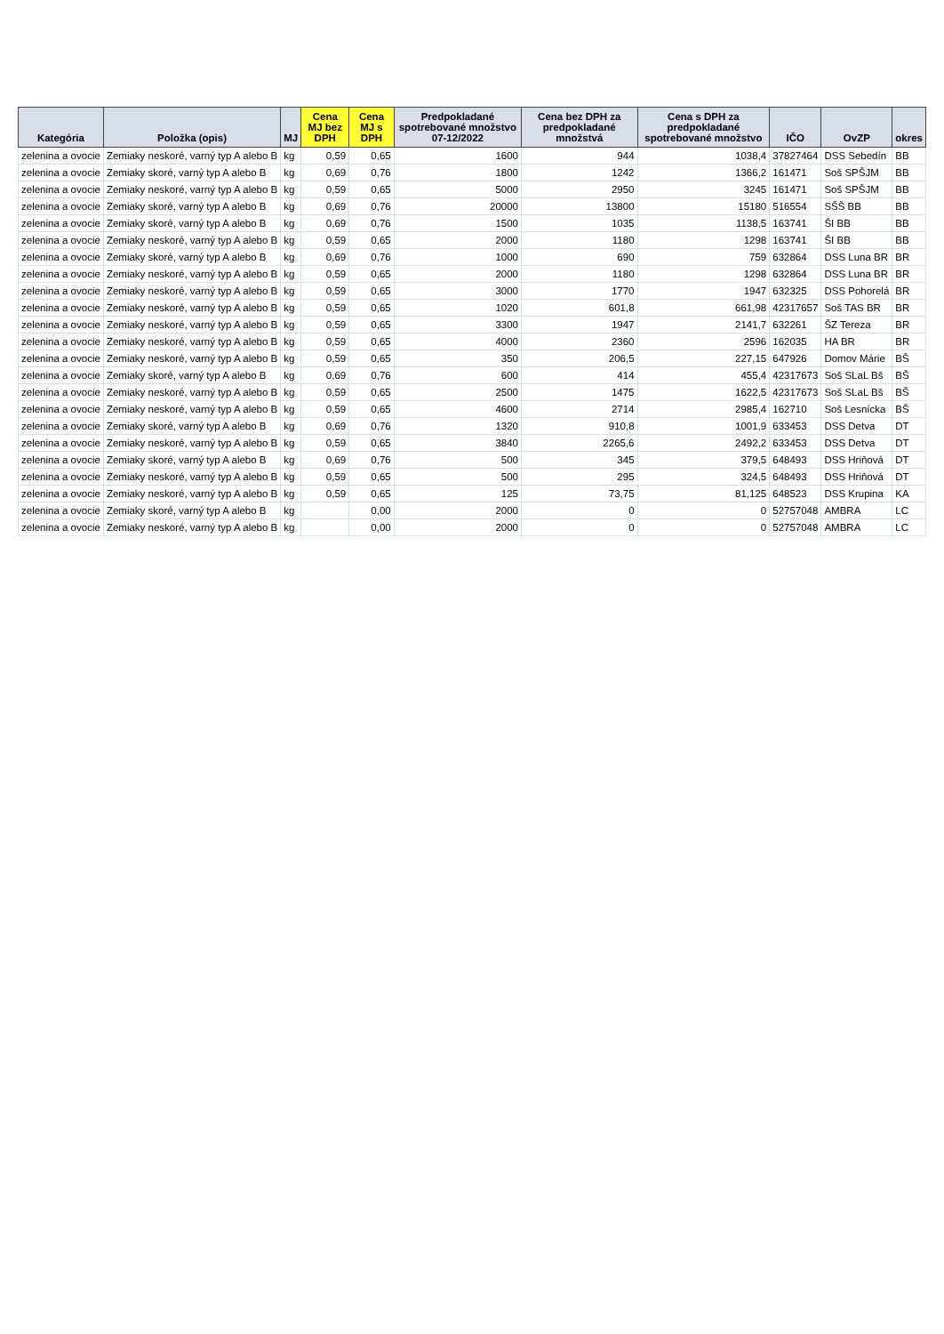| Kategória | Položka (opis) | MJ | Cena MJ bez DPH | Cena MJ s DPH | Predpokladané spotrebované množstvo 07-12/2022 | Cena bez DPH za predpokladané množstvá | Cena s DPH za predpokladané spotrebované množstvo | IČO | OvZP | okres |
| --- | --- | --- | --- | --- | --- | --- | --- | --- | --- | --- |
| zelenina a ovocie | Zemiaky neskoré, varný typ A alebo B | kg | 0,59 | 0,65 | 1600 | 944 | 1038,4 | 37827464 | DSS Sebedín | BB |
| zelenina a ovocie | Zemiaky skoré, varný typ A alebo B | kg | 0,69 | 0,76 | 1800 | 1242 | 1366,2 | 161471 | Soš SPŠJM | BB |
| zelenina a ovocie | Zemiaky neskoré, varný typ A alebo B | kg | 0,59 | 0,65 | 5000 | 2950 | 3245 | 161471 | Soš SPŠJM | BB |
| zelenina a ovocie | Zemiaky skoré, varný typ A alebo B | kg | 0,69 | 0,76 | 20000 | 13800 | 15180 | 516554 | SŠŠ BB | BB |
| zelenina a ovocie | Zemiaky skoré, varný typ A alebo B | kg | 0,69 | 0,76 | 1500 | 1035 | 1138,5 | 163741 | ŠI BB | BB |
| zelenina a ovocie | Zemiaky neskoré, varný typ A alebo B | kg | 0,59 | 0,65 | 2000 | 1180 | 1298 | 163741 | ŠI BB | BB |
| zelenina a ovocie | Zemiaky skoré, varný typ A alebo B | kg | 0,69 | 0,76 | 1000 | 690 | 759 | 632864 | DSS Luna BR | BR |
| zelenina a ovocie | Zemiaky neskoré, varný typ A alebo B | kg | 0,59 | 0,65 | 2000 | 1180 | 1298 | 632864 | DSS Luna BR | BR |
| zelenina a ovocie | Zemiaky neskoré, varný typ A alebo B | kg | 0,59 | 0,65 | 3000 | 1770 | 1947 | 632325 | DSS Pohorelá | BR |
| zelenina a ovocie | Zemiaky neskoré, varný typ A alebo B | kg | 0,59 | 0,65 | 1020 | 601,8 | 661,98 | 42317657 | Soš TAS BR | BR |
| zelenina a ovocie | Zemiaky neskoré, varný typ A alebo B | kg | 0,59 | 0,65 | 3300 | 1947 | 2141,7 | 632261 | ŠZ Tereza | BR |
| zelenina a ovocie | Zemiaky neskoré, varný typ A alebo B | kg | 0,59 | 0,65 | 4000 | 2360 | 2596 | 162035 | HA BR | BR |
| zelenina a ovocie | Zemiaky neskoré, varný typ A alebo B | kg | 0,59 | 0,65 | 350 | 206,5 | 227,15 | 647926 | Domov Márie | BŠ |
| zelenina a ovocie | Zemiaky skoré, varný typ A alebo B | kg | 0,69 | 0,76 | 600 | 414 | 455,4 | 42317673 | Soš SLaL Bš | BŠ |
| zelenina a ovocie | Zemiaky neskoré, varný typ A alebo B | kg | 0,59 | 0,65 | 2500 | 1475 | 1622,5 | 42317673 | Soš SLaL Bš | BŠ |
| zelenina a ovocie | Zemiaky neskoré, varný typ A alebo B | kg | 0,59 | 0,65 | 4600 | 2714 | 2985,4 | 162710 | Soš Lesnícka | BŠ |
| zelenina a ovocie | Zemiaky skoré, varný typ A alebo B | kg | 0,69 | 0,76 | 1320 | 910,8 | 1001,9 | 633453 | DSS Detva | DT |
| zelenina a ovocie | Zemiaky neskoré, varný typ A alebo B | kg | 0,59 | 0,65 | 3840 | 2265,6 | 2492,2 | 633453 | DSS Detva | DT |
| zelenina a ovocie | Zemiaky skoré, varný typ A alebo B | kg | 0,69 | 0,76 | 500 | 345 | 379,5 | 648493 | DSS Hriňová | DT |
| zelenina a ovocie | Zemiaky neskoré, varný typ A alebo B | kg | 0,59 | 0,65 | 500 | 295 | 324,5 | 648493 | DSS Hriňová | DT |
| zelenina a ovocie | Zemiaky neskoré, varný typ A alebo B | kg | 0,59 | 0,65 | 125 | 73,75 | 81,125 | 648523 | DSS Krupina | KA |
| zelenina a ovocie | Zemiaky skoré, varný typ A alebo B | kg | | 0,00 | 2000 | 0 | 0 | 52757048 | AMBRA | LC |
| zelenina a ovocie | Zemiaky neskoré, varný typ A alebo B | kg | | 0,00 | 2000 | 0 | 0 | 52757048 | AMBRA | LC |